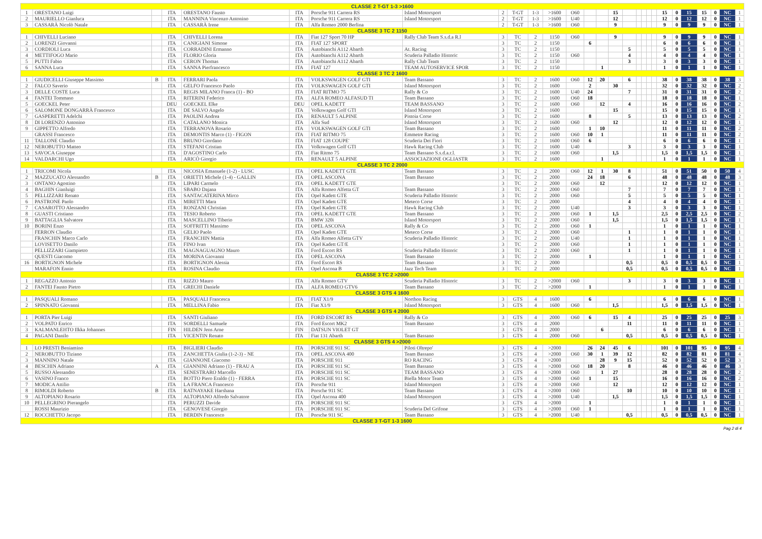| CLASSE 2 T-GT 1-3 >1600 | | | | | | | | | | | | | | | | | | | | | | | | | | | |
| 1 | ORESTANO Luigi | | ITA | ORESTANO Fausto | ITA | Porsche 911 Carrera RS | Island Motorsport | 2 | T-GT | 1-3 | >1600 | O60 | | | 15 | | | | | | 15 | 0 | 15 | 15 | 0 | NC | 1 |
| 2 | MAURIELLO Gianluca | | ITA | MANNINA Vincenzo Antonino | ITA | Porsche 911 Carrera RS | Island Motorsport | 2 | T-GT | 1-3 | >1600 | U40 | | | 12 | | | | | | 12 | 0 | 12 | 12 | 0 | NC | 1 |
| 3 | CASSARÀ Nicolò Natale | | ITA | CASSARÀ Irene | ITA | Alfa Romeo 2000 Berlina | | 2 | T-GT | 1-3 | >1600 | O60 | | | 9 | | | | | | 9 | 0 | 9 | 9 | 0 | NC | 1 |
| CLASSE 3 TC 2 1150 | | | | | | | | | | | | | | | | | | | | | | | | | | | |
| 1 | CHIVELLI Luciano | | ITA | CHIVELLI Lorena | ITA | Fiat 127 Sport 70 HP | Rally Club Team S.s.d.a R.l | 3 | TC | 2 | 1150 | O60 | | | 9 | | | | | | 9 | 0 | 9 | 9 | 0 | NC | 1 |
| 2 | LORENZI Giovanni | | ITA | CANIGIANI Simone | ITA | FIAT 127 SPORT | | 3 | TC | 2 | 1150 | | 6 | | | | | | | | 6 | 0 | 6 | 6 | 0 | NC | 1 |
| 3 | CORDIOLI Luca | | ITA | CORRADINI Ermanno | ITA | Autobianchi A112 Abarth | At. Racing | 3 | TC | 2 | 1150 | | | | | 5 | | | | | 5 | 0 | 5 | 5 | 0 | NC | 1 |
| 4 | METTIFOGO Mario | | ITA | FLORIO Gloria | ITA | Autobianchi A112 Abarth | Scuderia Palladio Historic | 3 | TC | 2 | 1150 | O60 | | | | 4 | | | | | 4 | 0 | 4 | 4 | 0 | NC | 1 |
| 5 | PUTTI Fabio | | ITA | CERON Thomas | ITA | Autobianchi A112 Abarth | Rally Club Team | 3 | TC | 2 | 1150 | | | | | 3 | | | | | 3 | 0 | 3 | 3 | 0 | NC | 1 |
| 6 | SANNA Luca | | ITA | SANNA Pierfrancesco | ITA | FIAT 127 | TEAM AUTOSERVICE SPOR | 3 | TC | 2 | 1150 | | | 1 | | | | | | | 1 | 0 | 1 | 1 | 0 | NC | 1 |
| CLASSE 3 TC 2 1600 | | | | | | | | | | | | | | | | | | | | | | | | | | | |
| 1 | GIUDICELLI Giuseppe Massimo | B | ITA | FERRARI Paola | ITA | VOLKSWAGEN GOLF GTI | Team Bassano | 3 | TC | 2 | 1600 | O60 | 12 | 20 | | 6 | | | | | 38 | 0 | 38 | 38 | 0 | 38 | 3 |
| 2 | FALCO Saverio | | ITA | GELFO Francesco Paolo | ITA | VOLKSWAGEN GOLF GTI | Island Motorsport | 3 | TC | 2 | 1600 | | 2 | | 30 | | | | | | 32 | 0 | 32 | 32 | 0 | NC | 2 |
| 3 | DELLE COSTE Luca | | ITA | REGIS MILANO Franca (1) - BO | ITA | FIAT RITMO 75 | Rally & Co | 3 | TC | 2 | 1600 | U40 | 24 | | | 7 | | | | | 31 | 0 | 31 | 31 | 0 | NC | 2 |
| 4 | FANTEI Tommaso | | ITA | RITERINI Federico | ITA | ALFA ROMEO ALFASUD TI | Team Bassano | 3 | TC | 2 | 1600 | O60 | 18 | | | | | | | | 18 | 0 | 18 | 18 | 0 | NC | 1 |
| 5 | GOECKEL Peter | | DEU | GOECKEL Elke | DEU | OPEL KADETT | TEAM BASSANO | 3 | TC | 2 | 1600 | O60 | | 12 | | 4 | | | | | 16 | 0 | 16 | 16 | 0 | NC | 2 |
| 6 | SALOMONE DONGARRÀ Francesco | | ITA | DE SALVO Angelo | ITA | Volkswagen Golf GTI | Island Motorsport | 3 | TC | 2 | 1600 | | | | 15 | | | | | | 15 | 0 | 15 | 15 | 0 | NC | 1 |
| 7 | GASPERETTI Adelchi | | ITA | PAOLINI Andrea | ITA | RENAULT 5 ALPINE | Pistoia Corse | 3 | TC | 2 | 1600 | | 8 | | | 5 | | | | | 13 | 0 | 13 | 13 | 0 | NC | 2 |
| 8 | DI LORENZO Antonino | | ITA | CATALANO Monica | ITA | Alfa Sud | Island Motorsport | 3 | TC | 2 | 1600 | O60 | | | 12 | | | | | | 12 | 0 | 12 | 12 | 0 | NC | 1 |
| 9 | GIPPETTO Alfredo | | ITA | TERRANOVA Rosario | ITA | VOLKSWAGEN GOLF GTI | Team Bassano | 3 | TC | 2 | 1600 | | 1 | 10 | | | | | | | 11 | 0 | 11 | 11 | 0 | NC | 2 |
| | GRASSI Francesco | | ITA | DEMONTIS Marco (1) - FIGON | ITA | FIAT RITMO 75 | Emmetre Racing | 3 | TC | 2 | 1600 | O60 | 10 | 1 | | | | | | | 11 | 0 | 11 | 11 | 0 | NC | 2 |
| 11 | TALLONE Claudio | | ITA | BRUNO Giordano | ITA | FIAT 128 COUPE' | Scuderia Dei Fiori | 3 | TC | 2 | 1600 | O60 | 6 | | | | | | | | 6 | 0 | 6 | 6 | 0 | NC | 1 |
| 12 | NEROBUTTO Matteo | | ITA | STEFANI Cristian | ITA | Volkswagen Golf GTI | Hawk Racing Club | 3 | TC | 2 | 1600 | U40 | | | | 3 | | | | | 3 | 0 | 3 | 3 | 0 | NC | 1 |
| 13 | SAVOCA Giuseppe | | ITA | D'AGOSTINO Carlo | ITA | Fiat Ritmo 75 | Team Bassano S.s.d.a.r.l. | 3 | TC | 2 | 1600 | O60 | | | 1,5 | | | | | | 1,5 | 0 | 1,5 | 1,5 | 0 | NC | 1 |
| 14 | VALDARCHI Ugo | | ITA | ARICÒ Giorgio | ITA | RENAULT 5 ALPINE | ASSOCIAZIONE OGLIASTR | 3 | TC | 2 | 1600 | | | 1 | | | | | | | 1 | 0 | 1 | 1 | 0 | NC | 1 |
| CLASSE 3 TC 2 2000 | | | | | | | | | | | | | | | | | | | | | | | | | | | |
| 1 | TRICOMI Nicola | | ITA | NICOSIA Emanuele (1-2) - LUSC | ITA | OPEL KADETT GTE | Team Bassano | 3 | TC | 2 | 2000 | O60 | 12 | 1 | 30 | 8 | | | | | 51 | 0 | 51 | 50 | 0 | 50 | 4 |
| 2 | MAZZUCATO Alessandro | B | ITA | ORIETTI Michele (1-4) - GALLIN | ITA | OPEL ASCONA | Team Bassano | 3 | TC | 2 | 2000 | | 24 | 18 | | 6 | | | | | 48 | 0 | 48 | 48 | 0 | 48 | 3 |
| 3 | ONTANO Agostino | | ITA | LIPARI Carmelo | ITA | OPEL KADETT GTE | | 3 | TC | 2 | 2000 | O60 | | 12 | | | | | | | 12 | 0 | 12 | 12 | 0 | NC | 1 |
| 4 | BAGHIN Gianluigi | | ITA | SBABO Dajana | ITA | Alfa Romeo Alfetta GT | Team Bassano | 3 | TC | 2 | 2000 | O60 | | | | 7 | | | | | 7 | 0 | 7 | 7 | 0 | NC | 1 |
| 5 | PELLIZZARI Renato | | ITA | SANTACATERINA Mirco | ITA | Opel Kadett GTE | Scuderia Palladio Historic | 3 | TC | 2 | 2000 | O60 | | | | 5 | | | | | 5 | 0 | 5 | 5 | 0 | NC | 1 |
| 6 | PASTRONE Paolo | | ITA | MIRETTI Mara | ITA | Opel Kadett GTE | Meteco Corse | 3 | TC | 2 | 2000 | | | | | 4 | | | | | 4 | 0 | 4 | 4 | 0 | NC | 1 |
| 7 | CASAROTTO Alessandro | | ITA | RONZANI Christian | ITA | Opel Kadett GTE | Hawk Racing Club | 3 | TC | 2 | 2000 | U40 | | | | 3 | | | | | 3 | 0 | 3 | 3 | 0 | NC | 1 |
| 8 | GUASTI Cristiano | | ITA | TESIO Roberto | ITA | OPEL KADETT GTE | Team Bassano | 3 | TC | 2 | 2000 | O60 | 1 | | 1,5 | | | | | | 2,5 | 0 | 2,5 | 2,5 | 0 | NC | 2 |
| 9 | BATTAGLIA Salvatore | | ITA | MASCELLINO Tiberio | ITA | BMW 320i | Island Motorsport | 3 | TC | 2 | 2000 | O60 | | | 1,5 | | | | | | 1,5 | 0 | 1,5 | 1,5 | 0 | NC | 1 |
| 10 | BORINI Enzo | | ITA | SOFFRITTI Massimo | ITA | OPEL ASCONA | Rally & Co | 3 | TC | 2 | 2000 | O60 | 1 | | | | | | | | 1 | 0 | 1 | 1 | 0 | NC | 1 |
| | FERRON Claudio | | ITA | GELIO Paolo | ITA | Opel Kadett GTE | Meteco Corse | 3 | TC | 2 | 2000 | O60 | | | | 1 | | | | | 1 | 0 | 1 | 1 | 0 | NC | 1 |
| | FRANCHIN Marco Carlo | | ITA | FRANCHIN Mattia | ITA | Alfa Romeo Alfetta GTV | Scuderia Palladio Historic | 3 | TC | 2 | 2000 | U40 | | | | 1 | | | | | 1 | 0 | 1 | 1 | 0 | NC | 1 |
| | LOVISETTO Danilo | | ITA | FINO Ivan | ITA | Opel Kadett GT/E | | 3 | TC | 2 | 2000 | O60 | | | | 1 | | | | | 1 | 0 | 1 | 1 | 0 | NC | 1 |
| | PELLIZZARI Giampietro | | ITA | MAGNAGUAGNO Mauro | ITA | Ford Escort RS | Scuderia Palladio Historic | 3 | TC | 2 | 2000 | O60 | | | | 1 | | | | | 1 | 0 | 1 | 1 | 0 | NC | 1 |
| | QUESTI Giacomo | | ITA | MORINA Giovanni | ITA | OPEL ASCONA | Team Bassano | 3 | TC | 2 | 2000 | | 1 | | | | | | | | 1 | 0 | 1 | 1 | 0 | NC | 1 |
| 16 | BORTIGNON Michele | | ITA | BORTIGNON Alessia | ITA | Ford Escort RS | Team Bassano | 3 | TC | 2 | 2000 | | | | | 0,5 | | | | | 0,5 | 0 | 0,5 | 0,5 | 0 | NC | 1 |
| | MARAFON Ennio | | ITA | ROSINA Claudio | ITA | Opel Ascona B | Jazz Tech Team | 3 | TC | 2 | 2000 | | | | | 0,5 | | | | | 0,5 | 0 | 0,5 | 0,5 | 0 | NC | 1 |
| CLASSE 3 TC 2 >2000 | | | | | | | | | | | | | | | | | | | | | | | | | | | |
| 1 | REGAZZO Antonio | | ITA | RIZZO Mauro | ITA | Alfa Romeo GTV | Scuderia Palladio Historic | 3 | TC | 2 | >2000 | O60 | | | | 3 | | | | | 3 | 0 | 3 | 3 | 0 | NC | 1 |
| 2 | FANTEI Fausto Pietro | | ITA | GRECHI Daniele | ITA | ALFA ROMEO GTV6 | Team Bassano | 3 | TC | 2 | >2000 | | 1 | | | | | | | | 1 | 0 | 1 | 1 | 0 | NC | 1 |
| CLASSE 3 GTS 4 1600 | | | | | | | | | | | | | | | | | | | | | | | | | | | |
| 1 | PASQUALI Romano | | ITA | PASQUALI Francesca | ITA | FIAT X1/9 | Northon Racing | 3 | GTS | 4 | 1600 | | 6 | | | | | | | | 6 | 0 | 6 | 6 | 0 | NC | 1 |
| 2 | SPINNATO Giovanni | | ITA | MELLINA Fabio | ITA | Fiat X1/9 | Island Motorsport | 3 | GTS | 4 | 1600 | O60 | | | 1,5 | | | | | | 1,5 | 0 | 1,5 | 1,5 | 0 | NC | 1 |
| CLASSE 3 GTS 4 2000 | | | | | | | | | | | | | | | | | | | | | | | | | | | |
| 1 | PORTA Pier Luigi | | ITA | SANTI Giuliano | ITA | FORD ESCORT RS | Rally & Co | 3 | GTS | 4 | 2000 | O60 | 6 | | 15 | 4 | | | | | 25 | 0 | 25 | 25 | 0 | 25 | 3 |
| 2 | VOLPATO Enrico | | ITA | SORDELLI Samuele | ITA | Ford Escort MK2 | Team Bassano | 3 | GTS | 4 | 2000 | | | | | 11 | | | | | 11 | 0 | 11 | 11 | 0 | NC | 1 |
| 3 | KALMANLEHTO Ilkka Johannes | | FIN | HILDEN Jens Arne | FIN | DATSUN VIOLET GT | | 3 | GTS | 4 | 2000 | | | 6 | | | | | | | 6 | 0 | 6 | 6 | 0 | NC | 1 |
| 4 | PAGANI Danilo | | ITA | VICENTIN Renato | ITA | Fiat 131 Abarth | Team Bassano | 3 | GTS | 4 | 2000 | O60 | | | | 0,5 | | | | | 0,5 | 0 | 0,5 | 0,5 | 0 | NC | 1 |
| CLASSE 3 GTS 4 >2000 | | | | | | | | | | | | | | | | | | | | | | | | | | | |
| 1 | LO PRESTI Beniamino | | ITA | BIGLIERI Claudio | ITA | PORSCHE 911 SC | Piloti Oltrepo' | 3 | GTS | 4 | >2000 | | 26 | 24 | 45 | 6 | | | | | 101 | 0 | 101 | 95 | 0 | 95 | 4 |
| 2 | NEROBUTTO Tiziano | | ITA | ZANCHETTA Giulia (1-2-3) - NE | ITA | OPEL ASCONA 400 | Team Bassano | 3 | GTS | 4 | >2000 | O60 | 30 | 1 | 39 | 12 | | | | | 82 | 0 | 82 | 81 | 0 | 81 | 4 |
| 3 | MANNINO Natale | | ITA | GIANNONE Giacomo | ITA | PORSCHE 911 | RO RACING | 3 | GTS | 4 | >2000 | | | 28 | 9 | 15 | | | | | 52 | 0 | 52 | 52 | 0 | 52 | 3 |
| 4 | BESCHIN Adriano | A | ITA | GIANNINI Adriano (1) - FRAU A | ITA | PORSCHE 911 SC | Team Bassano | 3 | GTS | 4 | >2000 | O60 | 18 | 20 | | 8 | | | | | 46 | 0 | 46 | 46 | 0 | 46 | 3 |
| 5 | RUSSO Alessandro | | ITA | SENESTRARO Marcello | ITA | PORSCHE 911 SC | TEAM BASSANO | 3 | GTS | 4 | >2000 | O60 | | 1 | 27 | | | | | | 28 | 0 | 28 | 28 | 0 | NC | 2 |
| 6 | VASINO Franco | | ITA | BOTTO Piero Eraldo (1) - FERRA | ITA | PORSCHE 911 SC | Biella Motor Team | 3 | GTS | 4 | >2000 | O60 | 1 | | 15 | | | | | | 16 | 0 | 16 | 16 | 0 | NC | 2 |
| 7 | MODICA Attilio | | ITA | LA FRANCA Francesco | ITA | Porsche 911 | Island Motorsport | 3 | GTS | 4 | >2000 | O60 | | | 12 | | | | | | 12 | 0 | 12 | 12 | 0 | NC | 1 |
| 8 | RIMOLDI Roberto | B | ITA | RATNAYAKE Harshana | ITA | Porsche 911 SC | Team Bassano | 3 | GTS | 4 | >2000 | O60 | | | | 10 | | | | | 10 | 0 | 10 | 10 | 0 | NC | 1 |
| 9 | ALTOPIANO Rosario | | ITA | ALTOPIANO Alfredo Salvatore | ITA | Opel Ascona 400 | Island Motorsport | 3 | GTS | 4 | >2000 | U40 | | | 1,5 | | | | | | 1,5 | 0 | 1,5 | 1,5 | 0 | NC | 1 |
| 10 | PELLEGRINO Pierangelo | | ITA | PERUZZI Davide | ITA | PORSCHE 911 SC | | 3 | GTS | 4 | >2000 | | 1 | | | | | | | | 1 | 0 | 1 | 1 | 0 | NC | 1 |
| | ROSSI Maurizio | | ITA | GENOVESE Giorgio | ITA | PORSCHE 911 SC | Scuderia Del Grifone | 3 | GTS | 4 | >2000 | O60 | 1 | | | | | | | | 1 | 0 | 1 | 1 | 0 | NC | 1 |
| 12 | ROCCHETTO Jacopo | | ITA | BERDIN Francesco | ITA | Porsche 911 SC | Team Bassano | 3 | GTS | 4 | >2000 | U40 | | | | 0,5 | | | | | 0,5 | 0 | 0,5 | 0,5 | 0 | NC | 1 |
| CLASSE 3 T-GT 1-3 1600 | | | | | | | | | | | | | | | | | | | | | | | | | | | |
Pag 2 di 4